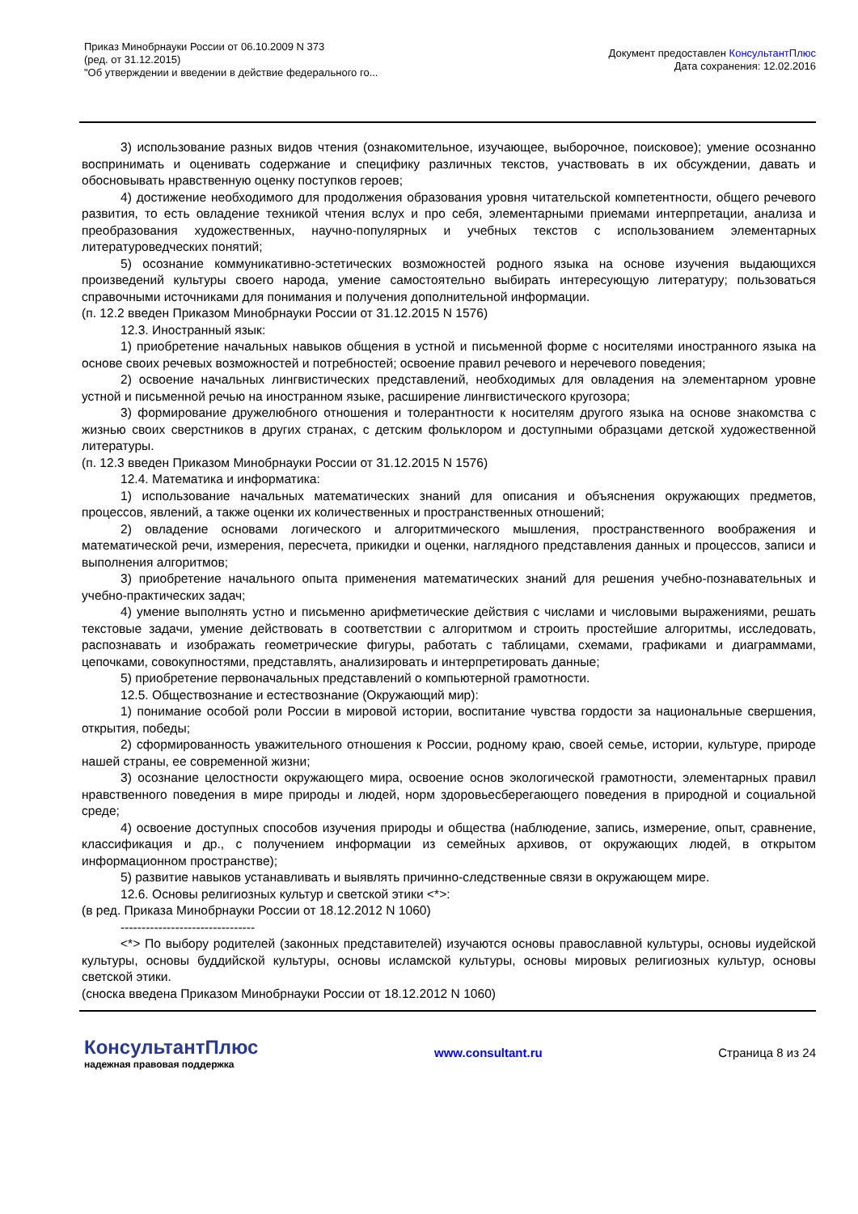Приказ Минобрнауки России от 06.10.2009 N 373
(ред. от 31.12.2015)
"Об утверждении и введении в действие федерального го...
Документ предоставлен КонсультантПлюс
Дата сохранения: 12.02.2016
3) использование разных видов чтения (ознакомительное, изучающее, выборочное, поисковое); умение осознанно воспринимать и оценивать содержание и специфику различных текстов, участвовать в их обсуждении, давать и обосновывать нравственную оценку поступков героев;
4) достижение необходимого для продолжения образования уровня читательской компетентности, общего речевого развития, то есть овладение техникой чтения вслух и про себя, элементарными приемами интерпретации, анализа и преобразования художественных, научно-популярных и учебных текстов с использованием элементарных литературоведческих понятий;
5) осознание коммуникативно-эстетических возможностей родного языка на основе изучения выдающихся произведений культуры своего народа, умение самостоятельно выбирать интересующую литературу; пользоваться справочными источниками для понимания и получения дополнительной информации.
(п. 12.2 введен Приказом Минобрнауки России от 31.12.2015 N 1576)
12.3. Иностранный язык:
1) приобретение начальных навыков общения в устной и письменной форме с носителями иностранного языка на основе своих речевых возможностей и потребностей; освоение правил речевого и неречевого поведения;
2) освоение начальных лингвистических представлений, необходимых для овладения на элементарном уровне устной и письменной речью на иностранном языке, расширение лингвистического кругозора;
3) формирование дружелюбного отношения и толерантности к носителям другого языка на основе знакомства с жизнью своих сверстников в других странах, с детским фольклором и доступными образцами детской художественной литературы.
(п. 12.3 введен Приказом Минобрнауки России от 31.12.2015 N 1576)
12.4. Математика и информатика:
1) использование начальных математических знаний для описания и объяснения окружающих предметов, процессов, явлений, а также оценки их количественных и пространственных отношений;
2) овладение основами логического и алгоритмического мышления, пространственного воображения и математической речи, измерения, пересчета, прикидки и оценки, наглядного представления данных и процессов, записи и выполнения алгоритмов;
3) приобретение начального опыта применения математических знаний для решения учебно-познавательных и учебно-практических задач;
4) умение выполнять устно и письменно арифметические действия с числами и числовыми выражениями, решать текстовые задачи, умение действовать в соответствии с алгоритмом и строить простейшие алгоритмы, исследовать, распознавать и изображать геометрические фигуры, работать с таблицами, схемами, графиками и диаграммами, цепочками, совокупностями, представлять, анализировать и интерпретировать данные;
5) приобретение первоначальных представлений о компьютерной грамотности.
12.5. Обществознание и естествознание (Окружающий мир):
1) понимание особой роли России в мировой истории, воспитание чувства гордости за национальные свершения, открытия, победы;
2) сформированность уважительного отношения к России, родному краю, своей семье, истории, культуре, природе нашей страны, ее современной жизни;
3) осознание целостности окружающего мира, освоение основ экологической грамотности, элементарных правил нравственного поведения в мире природы и людей, норм здоровьесберегающего поведения в природной и социальной среде;
4) освоение доступных способов изучения природы и общества (наблюдение, запись, измерение, опыт, сравнение, классификация и др., с получением информации из семейных архивов, от окружающих людей, в открытом информационном пространстве);
5) развитие навыков устанавливать и выявлять причинно-следственные связи в окружающем мире.
12.6. Основы религиозных культур и светской этики <*>:
(в ред. Приказа Минобрнауки России от 18.12.2012 N 1060)
--------------------------------
<*> По выбору родителей (законных представителей) изучаются основы православной культуры, основы иудейской культуры, основы буддийской культуры, основы исламской культуры, основы мировых религиозных культур, основы светской этики.
(сноска введена Приказом Минобрнауки России от 18.12.2012 N 1060)
КонсультантПлюс
надежная правовая поддержка
www.consultant.ru Страница 8 из 24